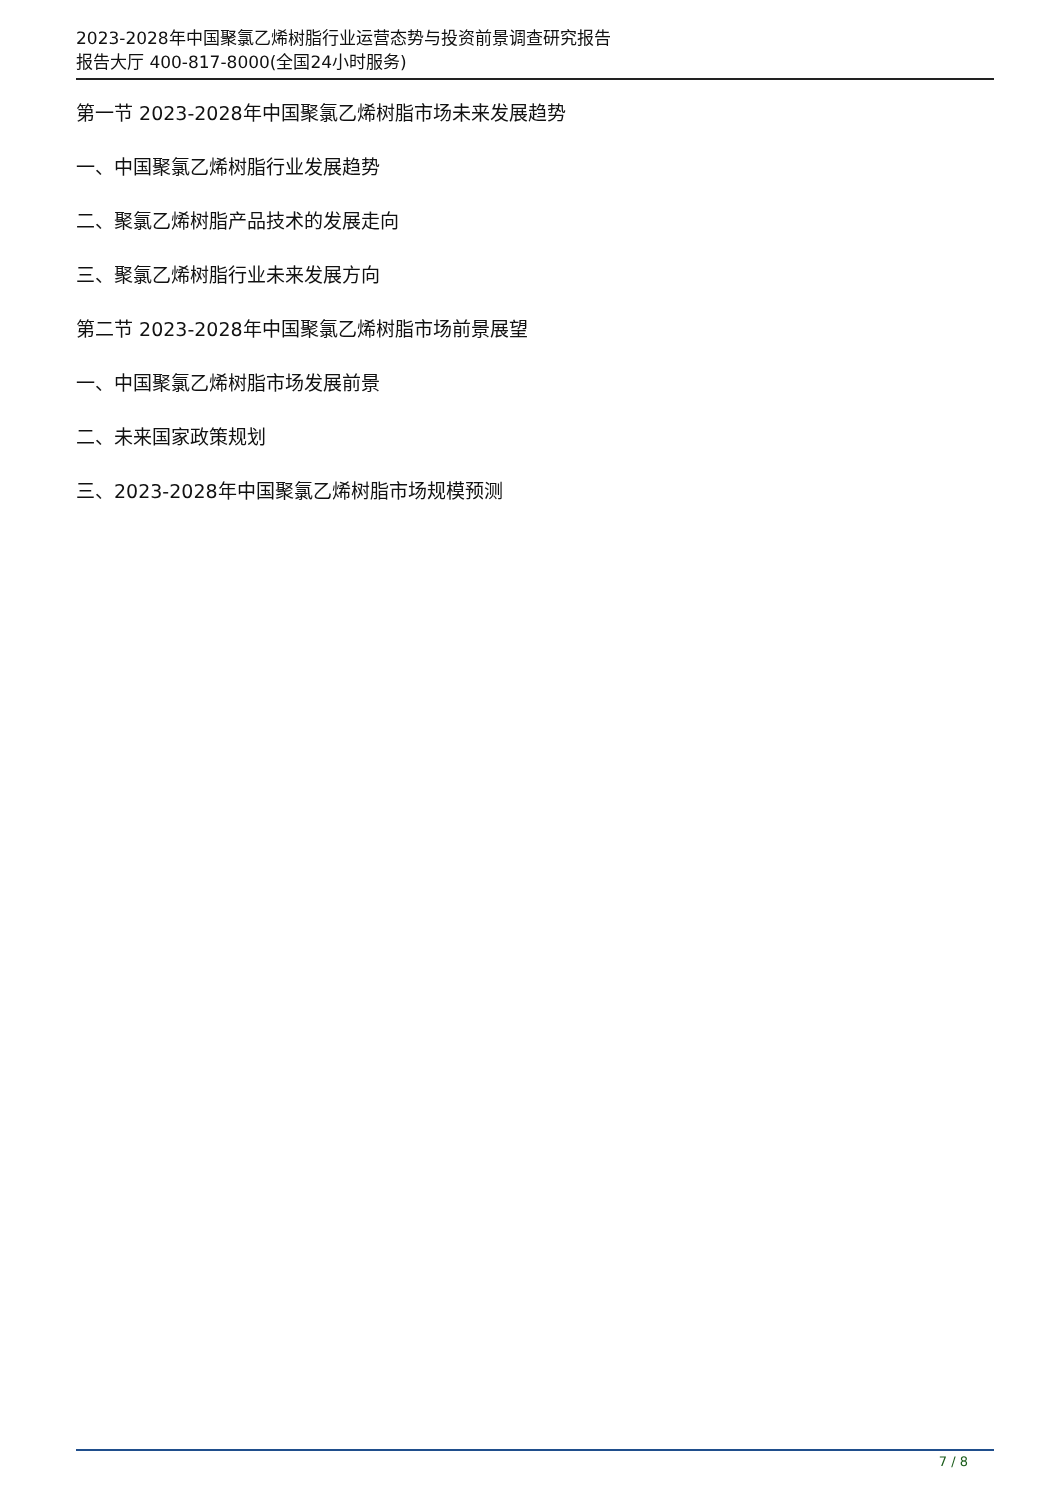2023-2028年中国聚氯乙烯树脂行业运营态势与投资前景调查研究报告
报告大厅 400-817-8000(全国24小时服务)
第一节 2023-2028年中国聚氯乙烯树脂市场未来发展趋势
一、中国聚氯乙烯树脂行业发展趋势
二、聚氯乙烯树脂产品技术的发展走向
三、聚氯乙烯树脂行业未来发展方向
第二节 2023-2028年中国聚氯乙烯树脂市场前景展望
一、中国聚氯乙烯树脂市场发展前景
二、未来国家政策规划
三、2023-2028年中国聚氯乙烯树脂市场规模预测
7 / 8